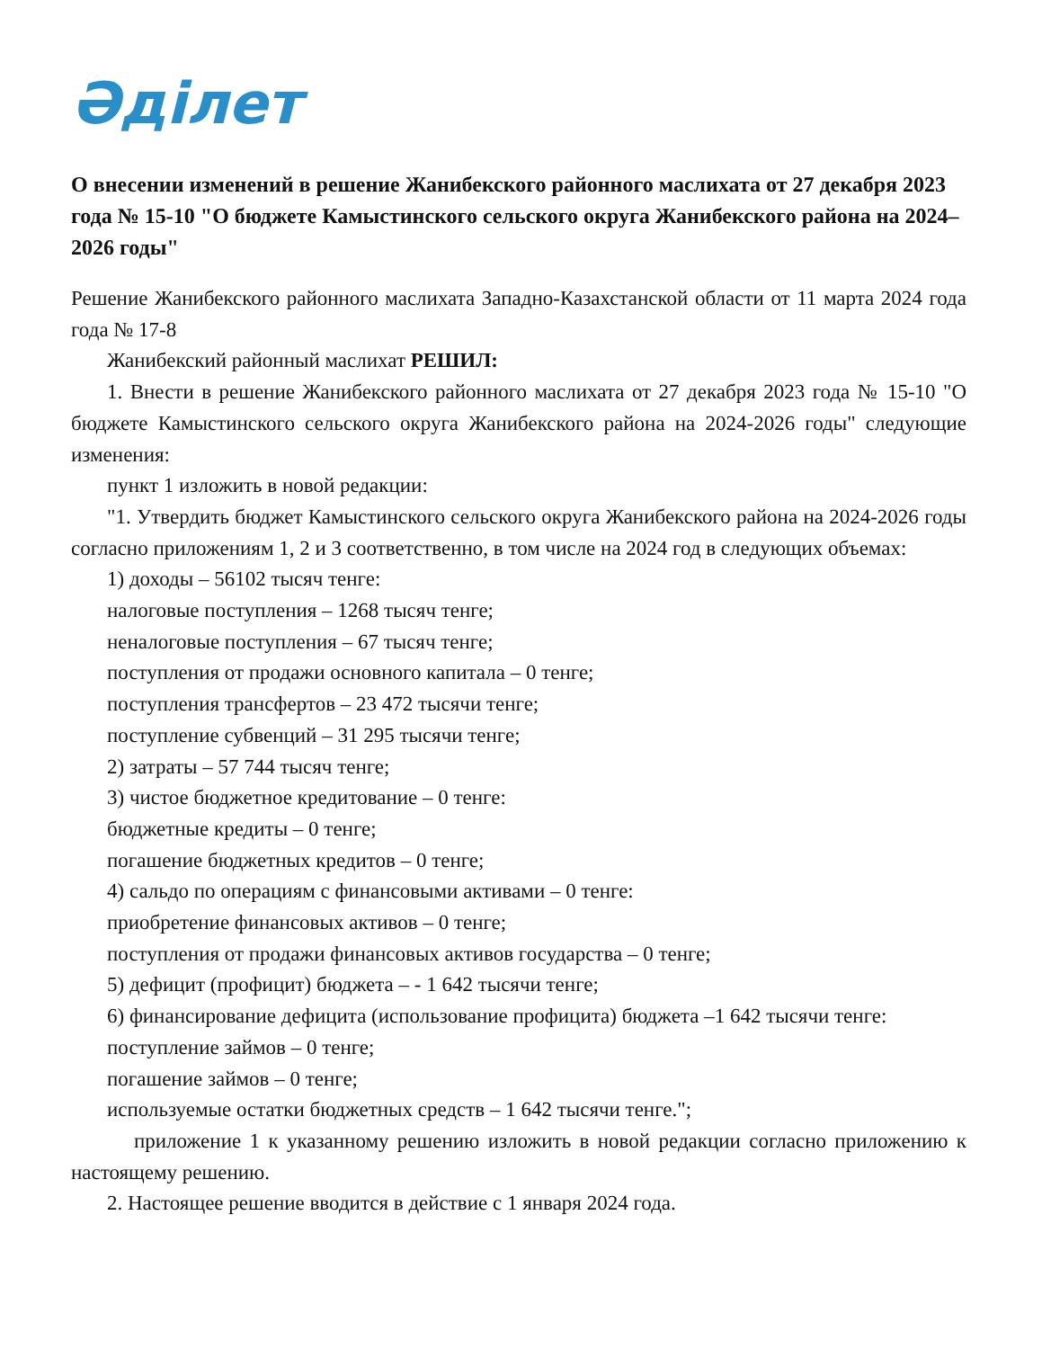Әділет
О внесении изменений в решение Жанибекского районного маслихата от 27 декабря 2023 года № 15-10 "О бюджете Камыстинского сельского округа Жанибекского района на 2024–2026 годы"
Решение Жанибекского районного маслихата Западно-Казахстанской области от 11 марта 2024 года года № 17-8
Жанибекский районный маслихат РЕШИЛ:
1. Внести в решение Жанибекского районного маслихата от 27 декабря 2023 года № 15-10 "О бюджете Камыстинского сельского округа Жанибекского района на 2024-2026 годы" следующие изменения:
пункт 1 изложить в новой редакции:
"1. Утвердить бюджет Камыстинского сельского округа Жанибекского района на 2024-2026 годы согласно приложениям 1, 2 и 3 соответственно, в том числе на 2024 год в следующих объемах:
1) доходы – 56102 тысяч тенге:
налоговые поступления – 1268 тысяч тенге;
неналоговые поступления – 67 тысяч тенге;
поступления от продажи основного капитала – 0 тенге;
поступления трансфертов – 23 472 тысячи тенге;
поступление субвенций – 31 295 тысячи тенге;
2) затраты – 57 744 тысяч тенге;
3) чистое бюджетное кредитование – 0 тенге:
бюджетные кредиты – 0 тенге;
погашение бюджетных кредитов – 0 тенге;
4) сальдо по операциям с финансовыми активами – 0 тенге:
приобретение финансовых активов – 0 тенге;
поступления от продажи финансовых активов государства – 0 тенге;
5) дефицит (профицит) бюджета – - 1 642 тысячи тенге;
6) финансирование дефицита (использование профицита) бюджета –1 642 тысячи тенге:
поступление займов – 0 тенге;
погашение займов – 0 тенге;
используемые остатки бюджетных средств – 1 642 тысячи тенге.";
приложение 1 к указанному решению изложить в новой редакции согласно приложению к настоящему решению.
2. Настоящее решение вводится в действие с 1 января 2024 года.